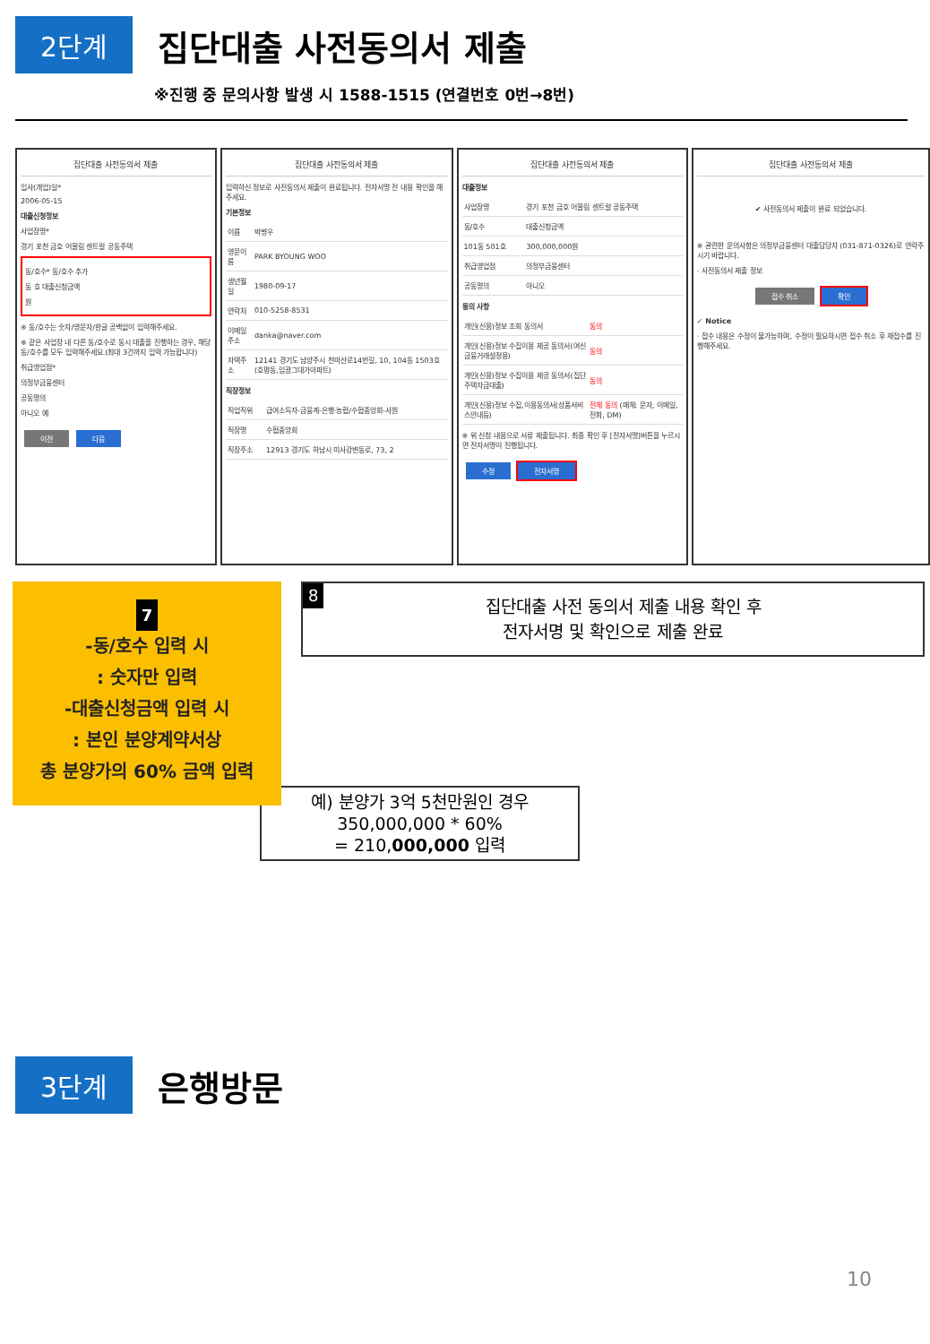2단계
집단대출 사전동의서 제출
※진행 중 문의사항 발생 시 1588-1515 (연결번호 0번→8번)
집단대출 사전동의서 제출
입사(개업)일*
2006-05-15
대출신청정보
사업장명*
경기 포천 금호 어울림 센트럴 공동주택
동/호수* 동/호수 추가
동 호 대출신청금액
원
※ 동/호수는 숫자/영문자/한글 공백없이 입력해주세요.
※ 같은 사업장 내 다른 동/호수로 동시 대출을 진행하는 경우, 해당 동/호수를 모두 입력해주세요.(최대 3건까지 입력 가능합니다)
취급영업점*
의정부금융센터
공동명의
아니오 예
이전 다음
집단대출 사전동의서 제출
입력하신 정보로 사전동의서 제출이 완료됩니다. 전자서명 전 내용 확인을 해주세요.
기본정보
| 이름 | 박병우 |
| 영문이름 | PARK BYOUNG WOO |
| 생년월일 | 1980-09-17 |
| 연락처 | 010-5258-8531 |
| 이메일 주소 | danka@naver.com |
| 자택주소 | 12141 경기도 남양주시 천마산로14번길, 10, 104동 1503호 (호평동,임광그대가아파트) |
직장정보
| 직업직위 | 급여소득자-금융계-은행·농협/수협중앙회-사원 |
| 직장명 | 수협중앙회 |
| 직장주소 | 12913 경기도 하남시 미사강변동로, 73, 2 |
집단대출 사전동의서 제출
대출정보
| 사업장명 | 경기 포천 금호 어울림 센트럴 공동주택 |
| 동/호수 | 대출신청금액 |
| 101동 501호 | 300,000,000원 |
| 취급영업점 | 의정부금융센터 |
| 공동명의 | 아니오 |
동의 사항
| 개인(신용)정보 조회 동의서 | 동의 |
| 개인(신용)정보 수집이용 제공 동의서(여신금융거래설정용) | 동의 |
| 개인(신용)정보 수집이용 제공 동의서(집단주택자금대출) | 동의 |
| 개인(신용)정보 수집,이용동의서(상품서비스안내등) | 전체 동의 (매체: 문자, 이메일, 전화, DM) |
※ 위 신청 내용으로 서류 제출됩니다. 최종 확인 후 [전자서명]버튼을 누르시면 전자서명이 진행됩니다.
수정 전자서명
집단대출 사전동의서 제출
✔ 사전동의서 제출이 완료 되었습니다.
※ 관련한 문의사항은 의정부금융센터 대출담당자 (031-871-0326)로 연락주시기 바랍니다.
· 사전동의서 제출 정보
접수 취소 확인
✓ Notice
· 접수 내용은 수정이 불가능하며, 수정이 필요하시면 접수 취소 후 재접수를 진행해주세요.
7
-동/호수 입력 시
: 숫자만 입력
-대출신청금액 입력 시
: 본인 분양계약서상
총 분양가의 60% 금액 입력
8 집단대출 사전 동의서 제출 내용 확인 후
전자서명 및 확인으로 제출 완료
예) 분양가 3억 5천만원인 경우
350,000,000 * 60%
= 210,000,000 입력
3단계
은행방문
10